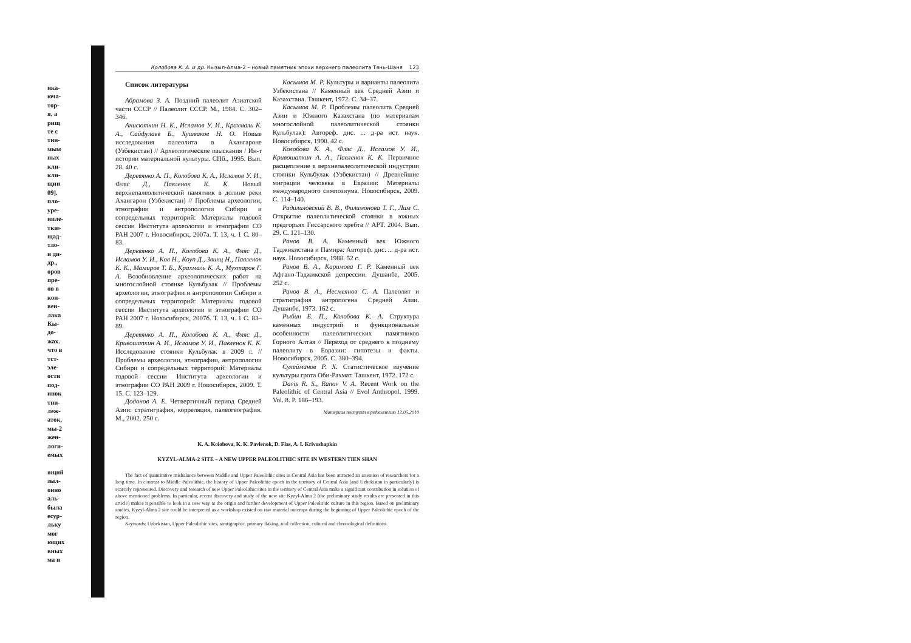ика-
юча-
тор-
я, а
рищ
те с
тин-
мым
ных
кли-
кли-
щии
09].
пло-
уре-
ипле-
тки»
щад-
тло-
и ди-
др.,
оров
пре-
ов в
кон-
вен-
лака
Кы-
до-
жах.
что в
тст-
эле-
ости
под-
инок
тни-
леж-
аток,
мы-2
жен-
логи-
емых
ящий
зыл-
онно
аль-
была
есур-
льку
мог
ющих
вных
ма и
Колобова К. А. и др. Кызыл-Алма-2 – новый памятник эпохи верхнего палеолита Тянь-Шаня 123
Список литературы
Абрамова З. А. Поздний палеолит Азиатской части СССР // Палеолит СССР. М., 1984. С. 302–346.
Анисюткин Н. К., Исламов У. И., Крахмаль К. А., Сайфулаев Б., Хушваков Н. О. Новые исследования палеолита в Ахангароне (Узбекистан) // Археологические изыскания / Ин-т истории материальной культуры. СПб., 1995. Вып. 28. 40 с.
Деревянко А. П., Колобова К. А., Исламов У. И., Фляс Д., Павленок К. К. Новый верхнепалеолитический памятник в долине реки Ахангарон (Узбекистан) // Проблемы археологии, этнографии и антропологии Сибири и сопредельных территорий: Материалы годовой сессии Института археологии и этнографии СО РАН 2007 г. Новосибирск, 2007а. Т. 13, ч. 1 С. 80–83.
Деревянко А. П., Колобова К. А., Фляс Д., Исламов У. И., Ков Н., Коуп Д., Звинц Н., Павленок К. К., Мамиров Т. Б., Крахмаль К. А., Мухтаров Г. А. Возобновление археологических работ на многослойной стоянке Кульбулак // Проблемы археологии, этнографии и антропологии Сибири и сопредельных территорий: Материалы годовой сессии Института археологии и этнографии СО РАН 2007 г. Новосибирск, 2007б. Т. 13, ч. 1 С. 83–89.
Деревянко А. П., Колобова К. А., Фляс Д., Кривошапкин А. И., Исламов У. И., Павленок К. К. Исследование стоянки Кульбулак в 2009 г. // Проблемы археологии, этнографии, антропологии Сибири и сопредельных территорий: Материалы годовой сессии Института археологии и этнографии СО РАН 2009 г. Новосибирск, 2009. Т. 15. С. 123–129.
Додонов А. Е. Четвертичный период Средней Азии: стратиграфия, корреляция, палеогеография. М., 2002. 250 с.
Касымов М. Р. Культуры и варианты палеолита Узбекистана // Каменный век Средней Азии и Казахстана. Ташкент, 1972. С. 34–37.
Касымов М. Р. Проблемы палеолита Средней Азии и Южного Казахстана (по материалам многослойной палеолитической стоянки Кульбулак): Автореф. дис. ... д-ра ист. наук. Новосибирск, 1990. 42 с.
Колобова К. А., Фляс Д., Исламов У. И., Кривошапкин А. А., Павленок К. К. Первичное расщепление в верхнепалеолитической индустрии стоянки Кульбулак (Узбекистан) // Древнейшие миграции человека в Евразии: Материалы международного симпозиума. Новосибирск, 2009. С. 114–140.
Радилиловский В. В., Филимонова Т. Г., Лим С. Открытие палеолитической стоянки в южных предгорьях Гиссарского хребта // АРТ. 2004. Вып. 29. С. 121–130.
Ранов В. А. Каменный век Южного Таджикистана и Памира: Автореф. дис. ... д-ра ист. наук. Новосибирск, 1988. 52 с.
Ранов В. А., Каримова Г. Р. Каменный век Афгано-Таджикской депрессии. Душанбе, 2005. 252 с.
Ранов В. А., Несмеянов С. А. Палеолит и стратиграфия антропогена Средней Азии. Душанбе, 1973. 162 с.
Рыбин Е. П., Колобова К. А. Структура каменных индустрий и функциональные особенности палеолитических памятников Горного Алтая // Переход от среднего к позднему палеолиту в Евразии: гипотезы и факты. Новосибирск, 2005. С. 380–394.
Сулейманов Р. Х. Статистическое изучение культуры грота Оби-Рахмат. Ташкент, 1972. 172 с.
Davis R. S., Ranov V. A. Recent Work on the Paleolithic of Central Asia // Evol Anthropol. 1999. Vol. 8. P. 186–193.
Материал поступил в редколлегию 12.05.2010
K. A. Kolobova, K. K. Pavlenok, D. Flas, A. I. Krivoshapkin
KYZYL-ALMA-2 SITE – A NEW UPPER PALEOLITHIC SITE IN WESTERN TIEN SHAN
The fact of quantitative misbalance between Middle and Upper Paleolithic sites in Central Asia has been attracted an attention of researchers for a long time. In contrast to Middle Paleolithic, the history of Upper Paleolithic epoch in the territory of Central Asia (and Uzbekistan in particularly) is scarcely represented. Discovery and research of new Upper Paleolithic sites in the territory of Central Asia make a significant contribution in solution of above mentioned problems. In particular, recent discovery and study of the new site Kyzyl-Alma 2 (the preliminary study results are presented in this article) makes it possible to look in a new way at the origin and further development of Upper Paleolithic culture in this region. Based on preliminary studies, Kyzyl-Alma 2 site could be interpreted as a workshop existed on raw material outcrops during the beginning of Upper Paleolithic epoch of the region.
Keywords: Uzbekistan, Upper Paleolithic sites, stratigraphic, primary flaking, tool collection, cultural and chronological definitions.